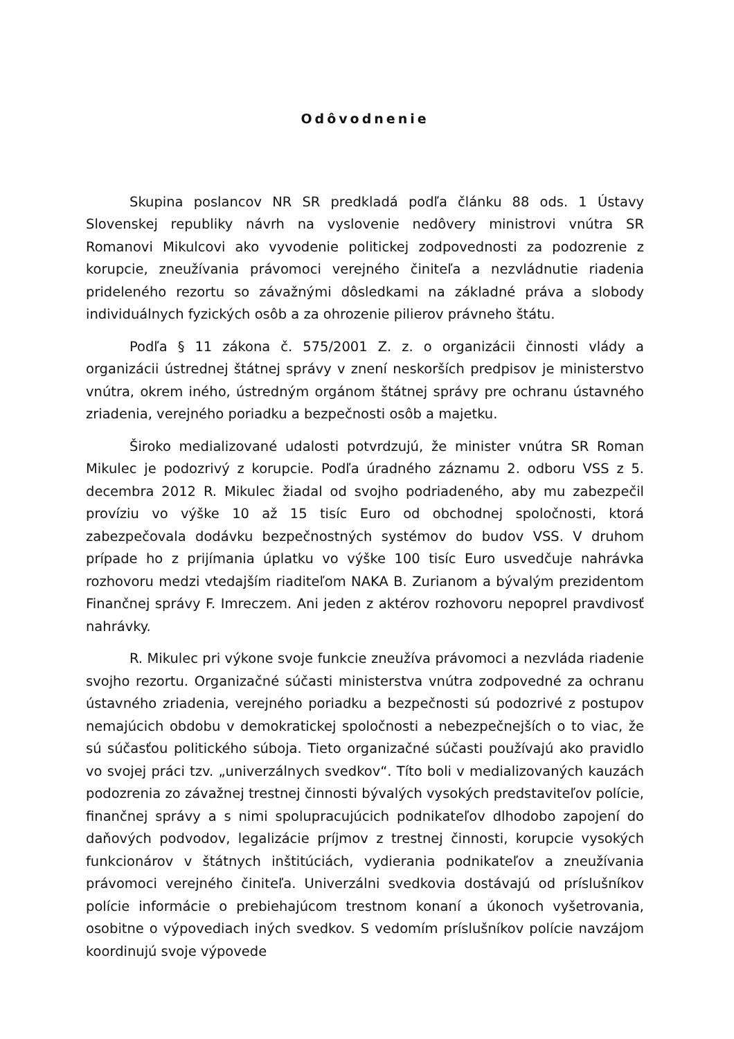Odôvodnenie
Skupina poslancov NR SR predkladá podľa článku 88 ods. 1 Ústavy Slovenskej republiky návrh na vyslovenie nedôvery ministrovi vnútra SR Romanovi Mikulcovi ako vyvodenie politickej zodpovednosti za podozrenie z korupcie, zneužívania právomoci verejného činiteľa a nezvládnutie riadenia prideleného rezortu so závažnými dôsledkami na základné práva a slobody individuálnych fyzických osôb a za ohrozenie pilierov právneho štátu.
Podľa § 11 zákona č. 575/2001 Z. z. o organizácii činnosti vlády a organizácii ústrednej štátnej správy v znení neskorších predpisov je ministerstvo vnútra, okrem iného, ústredným orgánom štátnej správy pre ochranu ústavného zriadenia, verejného poriadku a bezpečnosti osôb a majetku.
Široko medializované udalosti potvrdzujú, že minister vnútra SR Roman Mikulec je podozrivý z korupcie. Podľa úradného záznamu 2. odboru VSS z 5. decembra 2012 R. Mikulec žiadal od svojho podriadeného, aby mu zabezpečil províziu vo výške 10 až 15 tisíc Euro od obchodnej spoločnosti, ktorá zabezpečovala dodávku bezpečnostných systémov do budov VSS. V druhom prípade ho z prijímania úplatku vo výške 100 tisíc Euro usvedčuje nahrávka rozhovoru medzi vtedajším riaditeľom NAKA B. Zurianom a bývalým prezidentom Finančnej správy F. Imreczem. Ani jeden z aktérov rozhovoru nepoprel pravdivosť nahrávky.
R. Mikulec pri výkone svoje funkcie zneužíva právomoci a nezvláda riadenie svojho rezortu. Organizačné súčasti ministerstva vnútra zodpovedné za ochranu ústavného zriadenia, verejného poriadku a bezpečnosti sú podozrivé z postupov nemajúcich obdobu v demokratickej spoločnosti a nebezpečnejších o to viac, že sú súčasťou politického súboja. Tieto organizačné súčasti používajú ako pravidlo vo svojej práci tzv. „univerzálnych svedkov“. Títo boli v medializovaných kauzách podozrenia zo závažnej trestnej činnosti bývalých vysokých predstaviteľov polície, finančnej správy a s nimi spolupracujúcich podnikateľov dlhodobo zapojení do daňových podvodov, legalizácie príjmov z trestnej činnosti, korupcie vysokých funkcionárov v štátnych inštitúciách, vydierania podnikateľov a zneužívania právomoci verejného činiteľa. Univerzálni svedkovia dostávajú od príslušníkov polície informácie o prebiehajúcom trestnom konaní a úkonoch vyšetrovania, osobitne o výpovediach iných svedkov. S vedomím príslušníkov polície navzájom koordinujú svoje výpovede